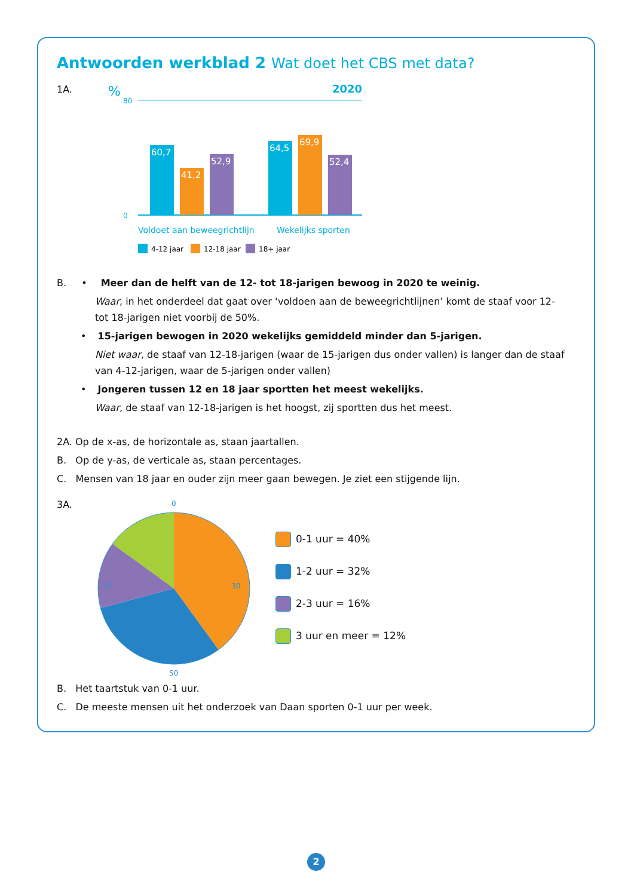Antwoorden werkblad 2 Wat doet het CBS met data?
1A.
%
2020
80
0
60,7
41,2
52,9
64,5
69,9
52,4
Voldoet aan beweegrichtlijn
Wekelijks sporten
4-12 jaar
12-18 jaar
18+ jaar
B. • Meer dan de helft van de 12- tot 18-jarigen bewoog in 2020 te weinig.
Waar, in het onderdeel dat gaat over ‘voldoen aan de beweegrichtlijnen’ komt de staaf voor 12- tot 18-jarigen niet voorbij de 50%.
• 15-jarigen bewogen in 2020 wekelijks gemiddeld minder dan 5-jarigen.
Niet waar, de staaf van 12-18-jarigen (waar de 15-jarigen dus onder vallen) is langer dan de staaf van 4-12-jarigen, waar de 5-jarigen onder vallen)
• Jongeren tussen 12 en 18 jaar sportten het meest wekelijks.
Waar, de staaf van 12-18-jarigen is het hoogst, zij sportten dus het meest.
2A. Op de x-as, de horizontale as, staan jaartallen.
B. Op de y-as, de verticale as, staan percentages.
C. Mensen van 18 jaar en ouder zijn meer gaan bewegen. Je ziet een stijgende lijn.
3A.
0
30
50
70
0-1 uur = 40%
1-2 uur = 32%
2-3 uur = 16%
3 uur en meer = 12%
B. Het taartstuk van 0-1 uur.
C. De meeste mensen uit het onderzoek van Daan sporten 0-1 uur per week.
2